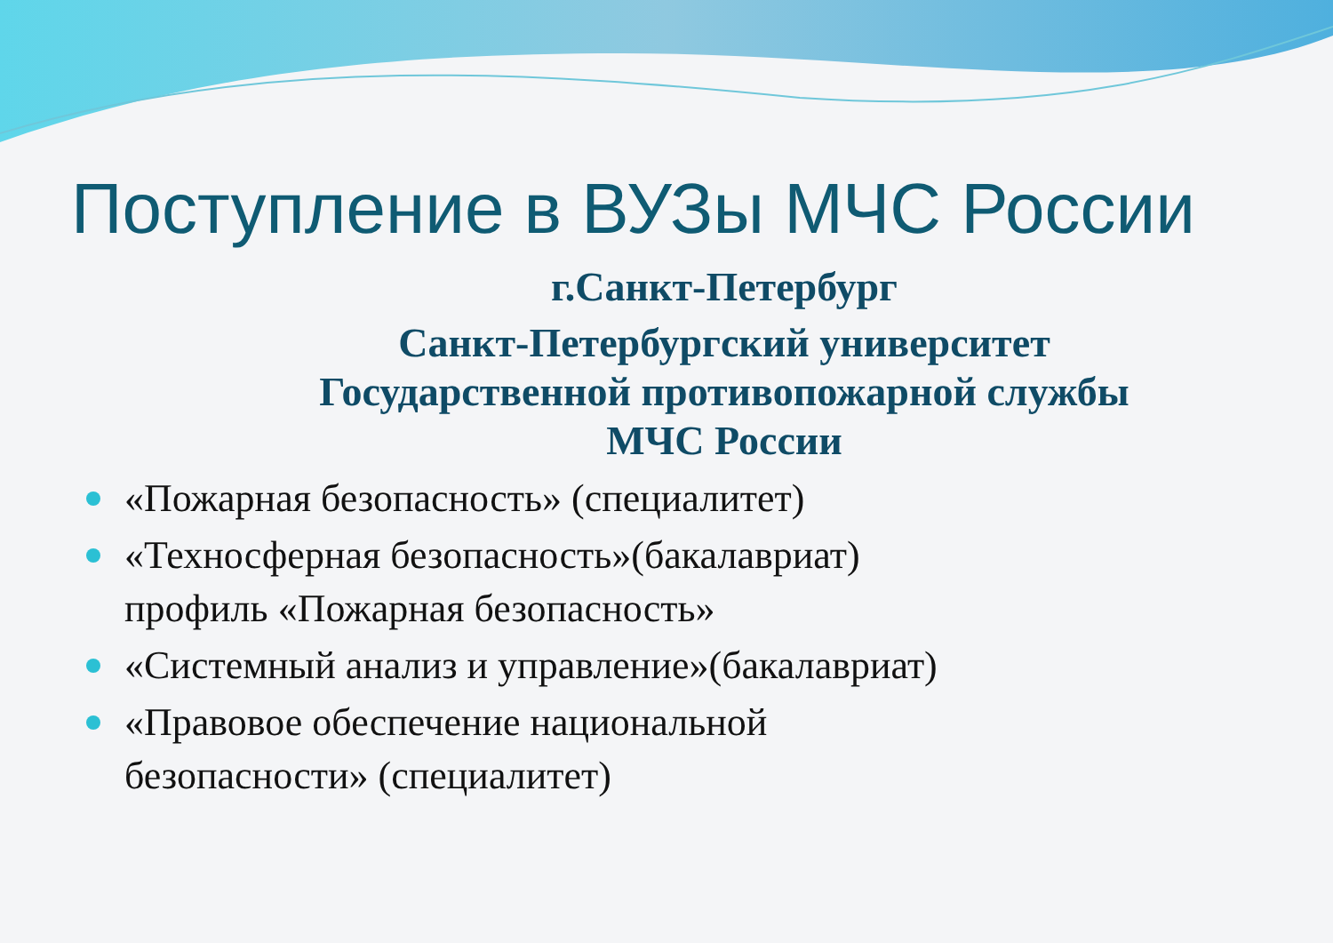Поступление в ВУЗы МЧС России
г.Санкт-Петербург
Санкт-Петербургский университет
Государственной противопожарной службы
МЧС России
«Пожарная безопасность» (специалитет)
«Техносферная безопасность»(бакалавриат)
профиль «Пожарная безопасность»
«Системный анализ и управление»(бакалавриат)
«Правовое обеспечение национальной
безопасности» (специалитет)